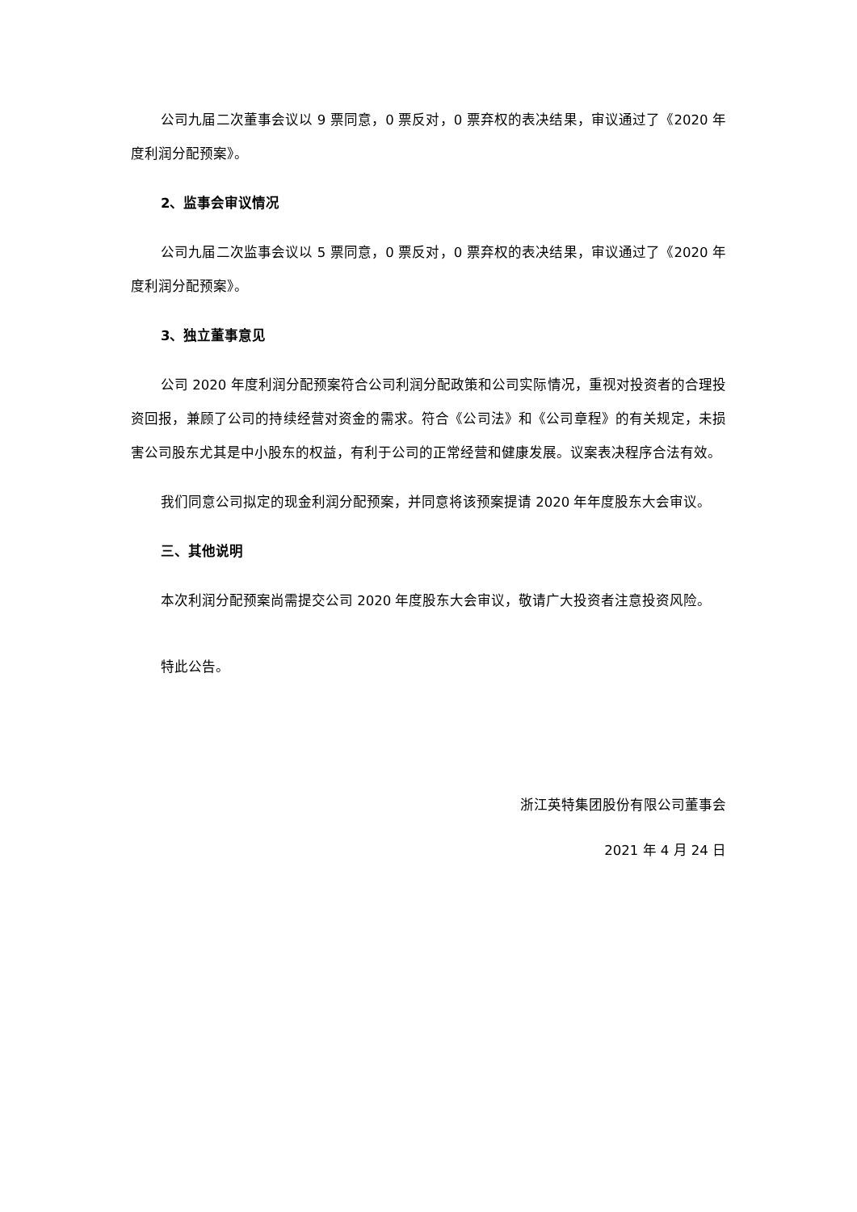公司九届二次董事会议以 9 票同意，0 票反对，0 票弃权的表决结果，审议通过了《2020 年度利润分配预案》。
2、监事会审议情况
公司九届二次监事会议以 5 票同意，0 票反对，0 票弃权的表决结果，审议通过了《2020 年度利润分配预案》。
3、独立董事意见
公司 2020 年度利润分配预案符合公司利润分配政策和公司实际情况，重视对投资者的合理投资回报，兼顾了公司的持续经营对资金的需求。符合《公司法》和《公司章程》的有关规定，未损害公司股东尤其是中小股东的权益，有利于公司的正常经营和健康发展。议案表决程序合法有效。
我们同意公司拟定的现金利润分配预案，并同意将该预案提请 2020 年年度股东大会审议。
三、其他说明
本次利润分配预案尚需提交公司 2020 年度股东大会审议，敬请广大投资者注意投资风险。
特此公告。
浙江英特集团股份有限公司董事会
2021 年 4 月 24 日